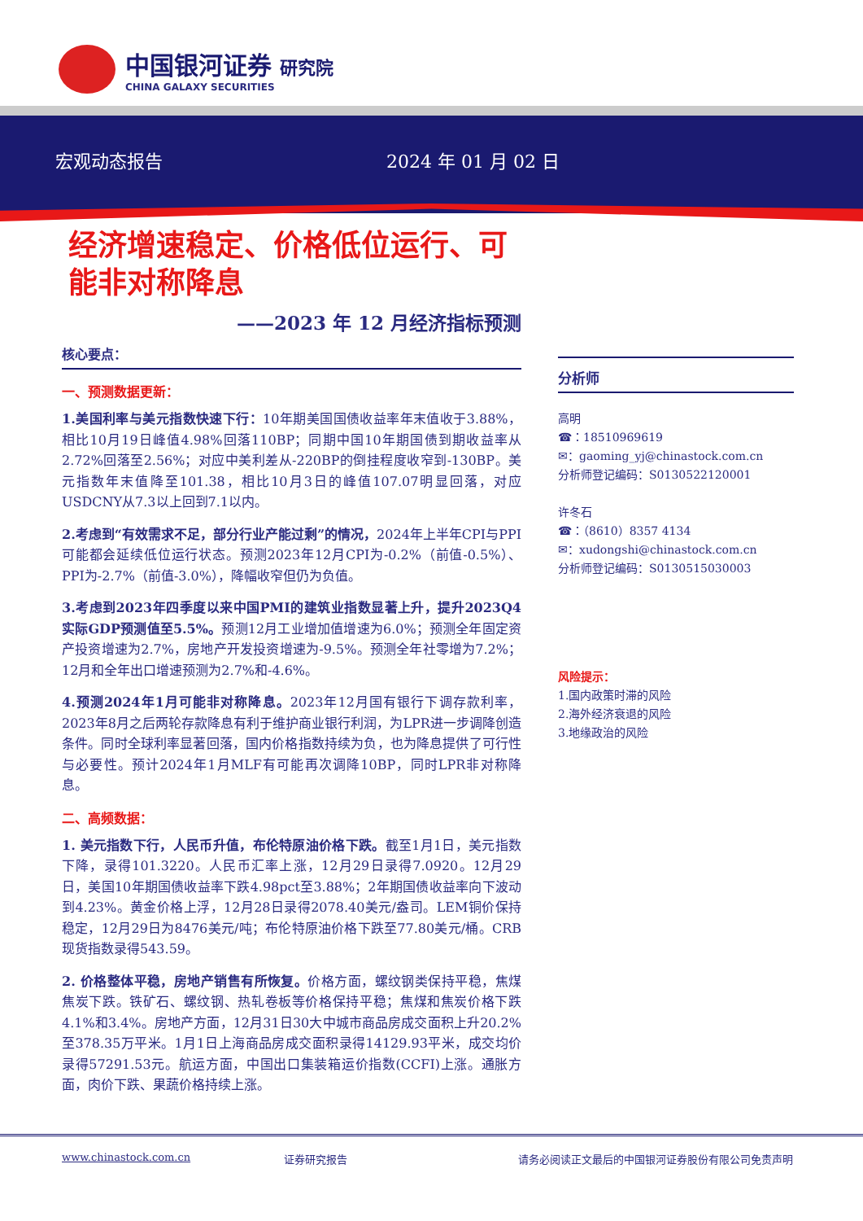中国银河证券 研究院
CHINA GALAXY SECURITIES
宏观动态报告 2024 年 01 月 02 日
经济增速稳定、价格低位运行、可能非对称降息
——2023 年 12 月经济指标预测
核心要点：
一、预测数据更新：
1.美国利率与美元指数快速下行：10年期美国国债收益率年末值收于3.88%，相比10月19日峰值4.98%回落110BP；同期中国10年期国债到期收益率从2.72%回落至2.56%；对应中美利差从-220BP的倒挂程度收窄到-130BP。美元指数年末值降至101.38，相比10月3日的峰值107.07明显回落，对应USDCNY从7.3以上回到7.1以内。
2.考虑到“有效需求不足，部分行业产能过剩”的情况，2024年上半年CPI与PPI可能都会延续低位运行状态。预测2023年12月CPI为-0.2%（前值-0.5%）、PPI为-2.7%（前值-3.0%），降幅收窄但仍为负值。
3.考虑到2023年四季度以来中国PMI的建筑业指数显著上升，提升2023Q4实际GDP预测值至5.5%。预测12月工业增加值增速为6.0%；预测全年固定资产投资增速为2.7%，房地产开发投资增速为-9.5%。预测全年社零增为7.2%；12月和全年出口增速预测为2.7%和-4.6%。
4.预测2024年1月可能非对称降息。2023年12月国有银行下调存款利率，2023年8月之后两轮存款降息有利于维护商业银行利润，为LPR进一步调降创造条件。同时全球利率显著回落，国内价格指数持续为负，也为降息提供了可行性与必要性。预计2024年1月MLF有可能再次调降10BP，同时LPR非对称降息。
二、高频数据：
1. 美元指数下行，人民币升值，布伦特原油价格下跌。截至1月1日，美元指数下降，录得101.3220。人民币汇率上涨，12月29日录得7.0920。12月29日，美国10年期国债收益率下跌4.98pct至3.88%；2年期国债收益率向下波动到4.23%。黄金价格上浮，12月28日录得2078.40美元/盎司。LEM铜价保持稳定，12月29日为8476美元/吨；布伦特原油价格下跌至77.80美元/桶。CRB现货指数录得543.59。
2. 价格整体平稳，房地产销售有所恢复。价格方面，螺纹钢类保持平稳，焦煤焦炭下跌。铁矿石、螺纹钢、热轧卷板等价格保持平稳；焦煤和焦炭价格下跌4.1%和3.4%。房地产方面，12月31日30大中城市商品房成交面积上升20.2%至378.35万平米。1月1日上海商品房成交面积录得14129.93平米，成交均价录得57291.53元。航运方面，中国出口集装箱运价指数(CCFI)上涨。通胀方面，肉价下跌、果蔬价格持续上涨。
分析师
高明
☎：18510969619
✉：gaoming_yj@chinastock.com.cn
分析师登记编码：S0130522120001
许冬石
☎：（8610）8357 4134
✉：xudongshi@chinastock.com.cn
分析师登记编码：S0130515030003
风险提示：
1.国内政策时滞的风险
2.海外经济衰退的风险
3.地缘政治的风险
www.chinastock.com.cn 证券研究报告 请务必阅读正文最后的中国银河证券股份有限公司免责声明